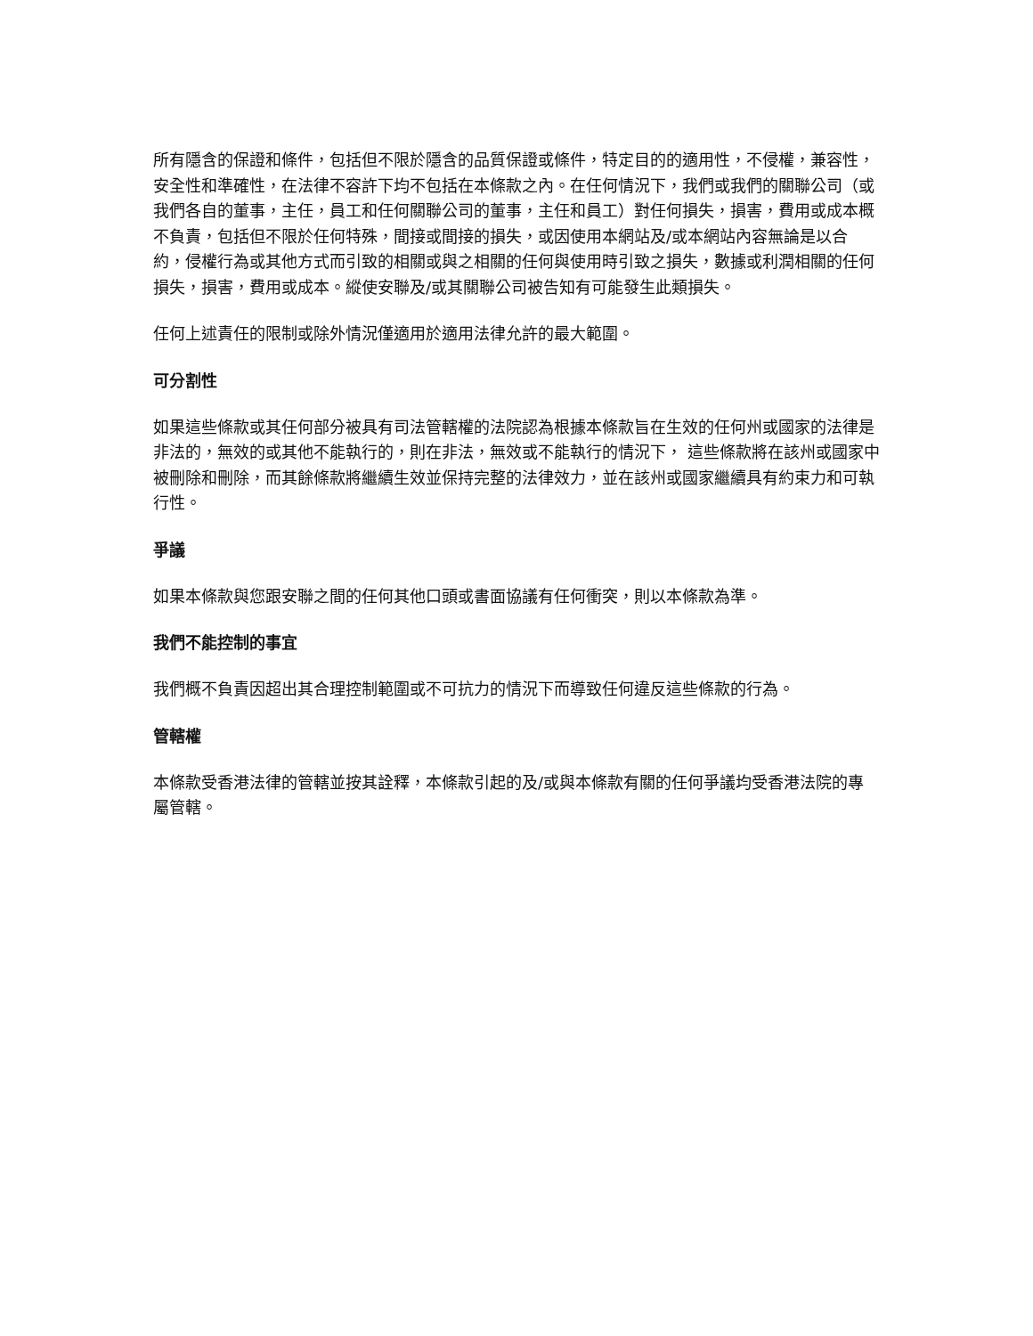所有隱含的保證和條件，包括但不限於隱含的品質保證或條件，特定目的的適用性，不侵權，兼容性，安全性和準確性，在法律不容許下均不包括在本條款之內。在任何情況下，我們或我們的關聯公司（或我們各自的董事，主任，員工和任何關聯公司的董事，主任和員工）對任何損失，損害，費用或成本概不負責，包括但不限於任何特殊，間接或間接的損失，或因使用本網站及/或本網站內容無論是以合約，侵權行為或其他方式而引致的相關或與之相關的任何與使用時引致之損失，數據或利潤相關的任何損失，損害，費用或成本。縱使安聯及/或其關聯公司被告知有可能發生此類損失。
任何上述責任的限制或除外情況僅適用於適用法律允許的最大範圍。
可分割性
如果這些條款或其任何部分被具有司法管轄權的法院認為根據本條款旨在生效的任何州或國家的法律是非法的，無效的或其他不能執行的，則在非法，無效或不能執行的情況下， 這些條款將在該州或國家中被刪除和刪除，而其餘條款將繼續生效並保持完整的法律效力，並在該州或國家繼續具有約束力和可執行性。
爭議
如果本條款與您跟安聯之間的任何其他口頭或書面協議有任何衝突，則以本條款為準。
我們不能控制的事宜
我們概不負責因超出其合理控制範圍或不可抗力的情況下而導致任何違反這些條款的行為。
管轄權
本條款受香港法律的管轄並按其詮釋，本條款引起的及/或與本條款有關的任何爭議均受香港法院的專屬管轄。